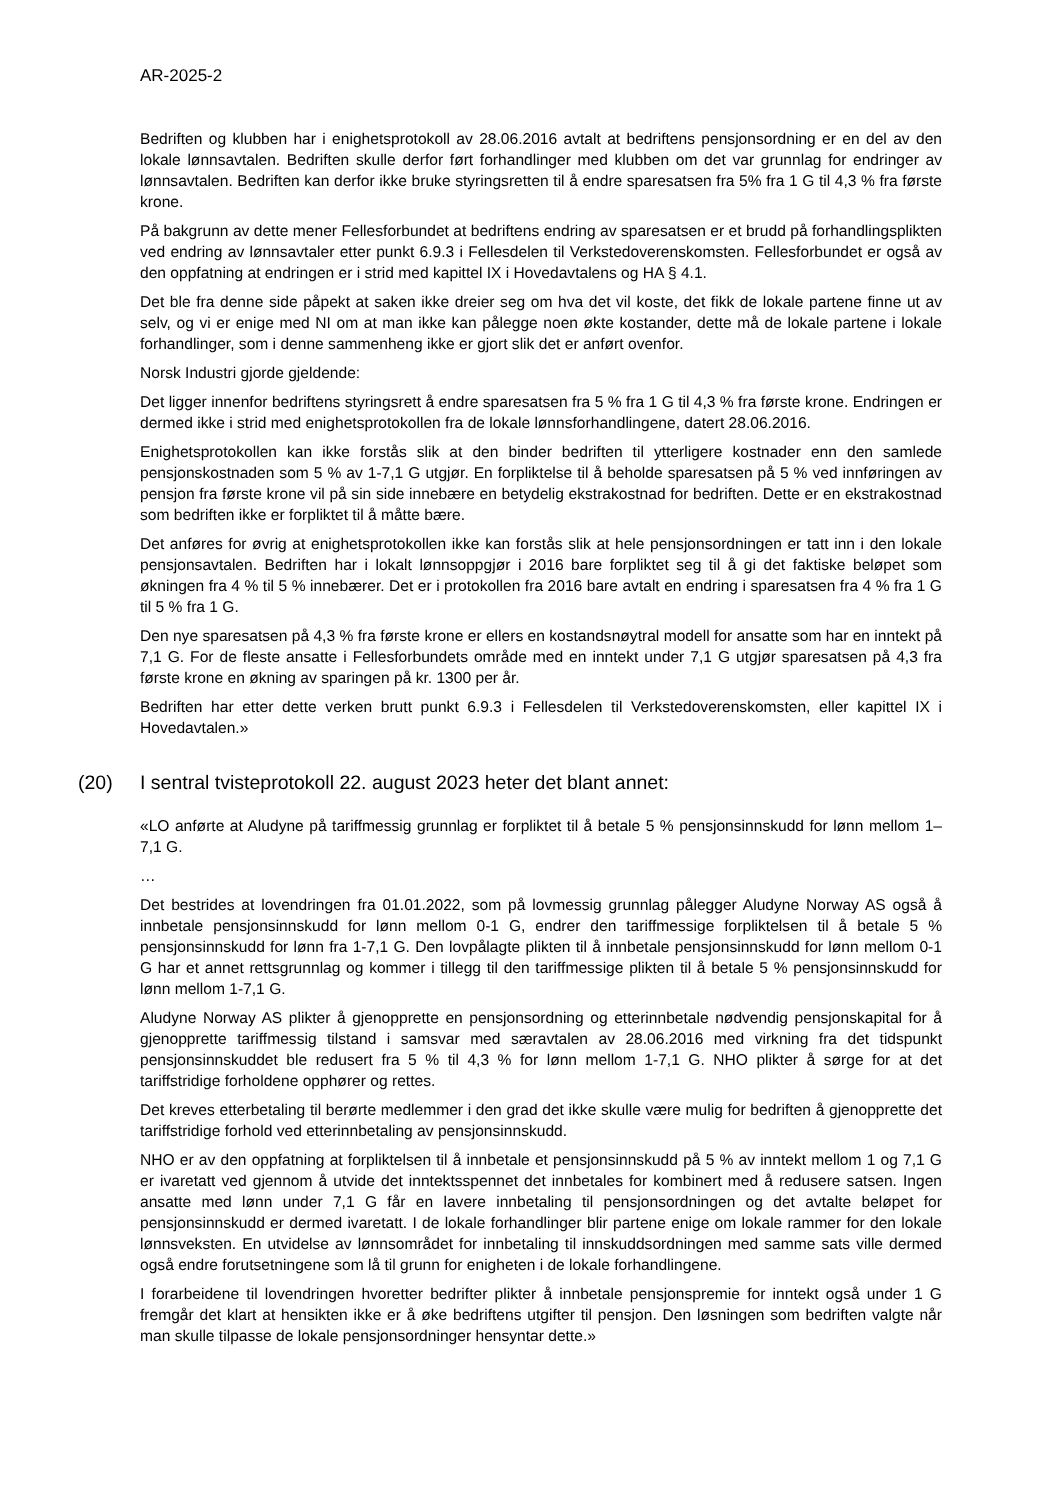AR-2025-2
Bedriften og klubben har i enighetsprotokoll av 28.06.2016 avtalt at bedriftens pensjonsordning er en del av den lokale lønnsavtalen. Bedriften skulle derfor ført forhandlinger med klubben om det var grunnlag for endringer av lønnsavtalen. Bedriften kan derfor ikke bruke styringsretten til å endre sparesatsen fra 5% fra 1 G til 4,3 % fra første krone.
På bakgrunn av dette mener Fellesforbundet at bedriftens endring av sparesatsen er et brudd på forhandlingsplikten ved endring av lønnsavtaler etter punkt 6.9.3 i Fellesdelen til Verkstedoverenskomsten. Fellesforbundet er også av den oppfatning at endringen er i strid med kapittel IX i Hovedavtalens og HA § 4.1.
Det ble fra denne side påpekt at saken ikke dreier seg om hva det vil koste, det fikk de lokale partene finne ut av selv, og vi er enige med NI om at man ikke kan pålegge noen økte kostander, dette må de lokale partene i lokale forhandlinger, som i denne sammenheng ikke er gjort slik det er anført ovenfor.
Norsk Industri gjorde gjeldende:
Det ligger innenfor bedriftens styringsrett å endre sparesatsen fra 5 % fra 1 G til 4,3 % fra første krone. Endringen er dermed ikke i strid med enighetsprotokollen fra de lokale lønnsforhandlingene, datert 28.06.2016.
Enighetsprotokollen kan ikke forstås slik at den binder bedriften til ytterligere kostnader enn den samlede pensjonskostnaden som 5 % av 1-7,1 G utgjør. En forpliktelse til å beholde sparesatsen på 5 % ved innføringen av pensjon fra første krone vil på sin side innebære en betydelig ekstrakostnad for bedriften. Dette er en ekstrakostnad som bedriften ikke er forpliktet til å måtte bære.
Det anføres for øvrig at enighetsprotokollen ikke kan forstås slik at hele pensjonsordningen er tatt inn i den lokale pensjonsavtalen. Bedriften har i lokalt lønnsoppgjør i 2016 bare forpliktet seg til å gi det faktiske beløpet som økningen fra 4 % til 5 % innebærer. Det er i protokollen fra 2016 bare avtalt en endring i sparesatsen fra 4 % fra 1 G til 5 % fra 1 G.
Den nye sparesatsen på 4,3 % fra første krone er ellers en kostandsnøytral modell for ansatte som har en inntekt på 7,1 G. For de fleste ansatte i Fellesforbundets område med en inntekt under 7,1 G utgjør sparesatsen på 4,3 fra første krone en økning av sparingen på kr. 1300 per år.
Bedriften har etter dette verken brutt punkt 6.9.3 i Fellesdelen til Verkstedoverenskomsten, eller kapittel IX i Hovedavtalen.»
(20) I sentral tvisteprotokoll 22. august 2023 heter det blant annet:
«LO anførte at Aludyne på tariffmessig grunnlag er forpliktet til å betale 5 % pensjonsinnskudd for lønn mellom 1–7,1 G.
…
Det bestrides at lovendringen fra 01.01.2022, som på lovmessig grunnlag pålegger Aludyne Norway AS også å innbetale pensjonsinnskudd for lønn mellom 0-1 G, endrer den tariffmessige forpliktelsen til å betale 5 % pensjonsinnskudd for lønn fra 1-7,1 G. Den lovpålagte plikten til å innbetale pensjonsinnskudd for lønn mellom 0-1 G har et annet rettsgrunnlag og kommer i tillegg til den tariffmessige plikten til å betale 5 % pensjonsinnskudd for lønn mellom 1-7,1 G.
Aludyne Norway AS plikter å gjenopprette en pensjonsordning og etterinnbetale nødvendig pensjonskapital for å gjenopprette tariffmessig tilstand i samsvar med særavtalen av 28.06.2016 med virkning fra det tidspunkt pensjonsinnskuddet ble redusert fra 5 % til 4,3 % for lønn mellom 1-7,1 G. NHO plikter å sørge for at det tariffstridige forholdene opphører og rettes.
Det kreves etterbetaling til berørte medlemmer i den grad det ikke skulle være mulig for bedriften å gjenopprette det tariffstridige forhold ved etterinnbetaling av pensjonsinnskudd.
NHO er av den oppfatning at forpliktelsen til å innbetale et pensjonsinnskudd på 5 % av inntekt mellom 1 og 7,1 G er ivaretatt ved gjennom å utvide det inntektsspennet det innbetales for kombinert med å redusere satsen. Ingen ansatte med lønn under 7,1 G får en lavere innbetaling til pensjonsordningen og det avtalte beløpet for pensjonsinnskudd er dermed ivaretatt. I de lokale forhandlinger blir partene enige om lokale rammer for den lokale lønnsveksten. En utvidelse av lønnsområdet for innbetaling til innskuddsordningen med samme sats ville dermed også endre forutsetningene som lå til grunn for enigheten i de lokale forhandlingene.
I forarbeidene til lovendringen hvoretter bedrifter plikter å innbetale pensjonspremie for inntekt også under 1 G fremgår det klart at hensikten ikke er å øke bedriftens utgifter til pensjon. Den løsningen som bedriften valgte når man skulle tilpasse de lokale pensjonsordninger hensyntar dette.»